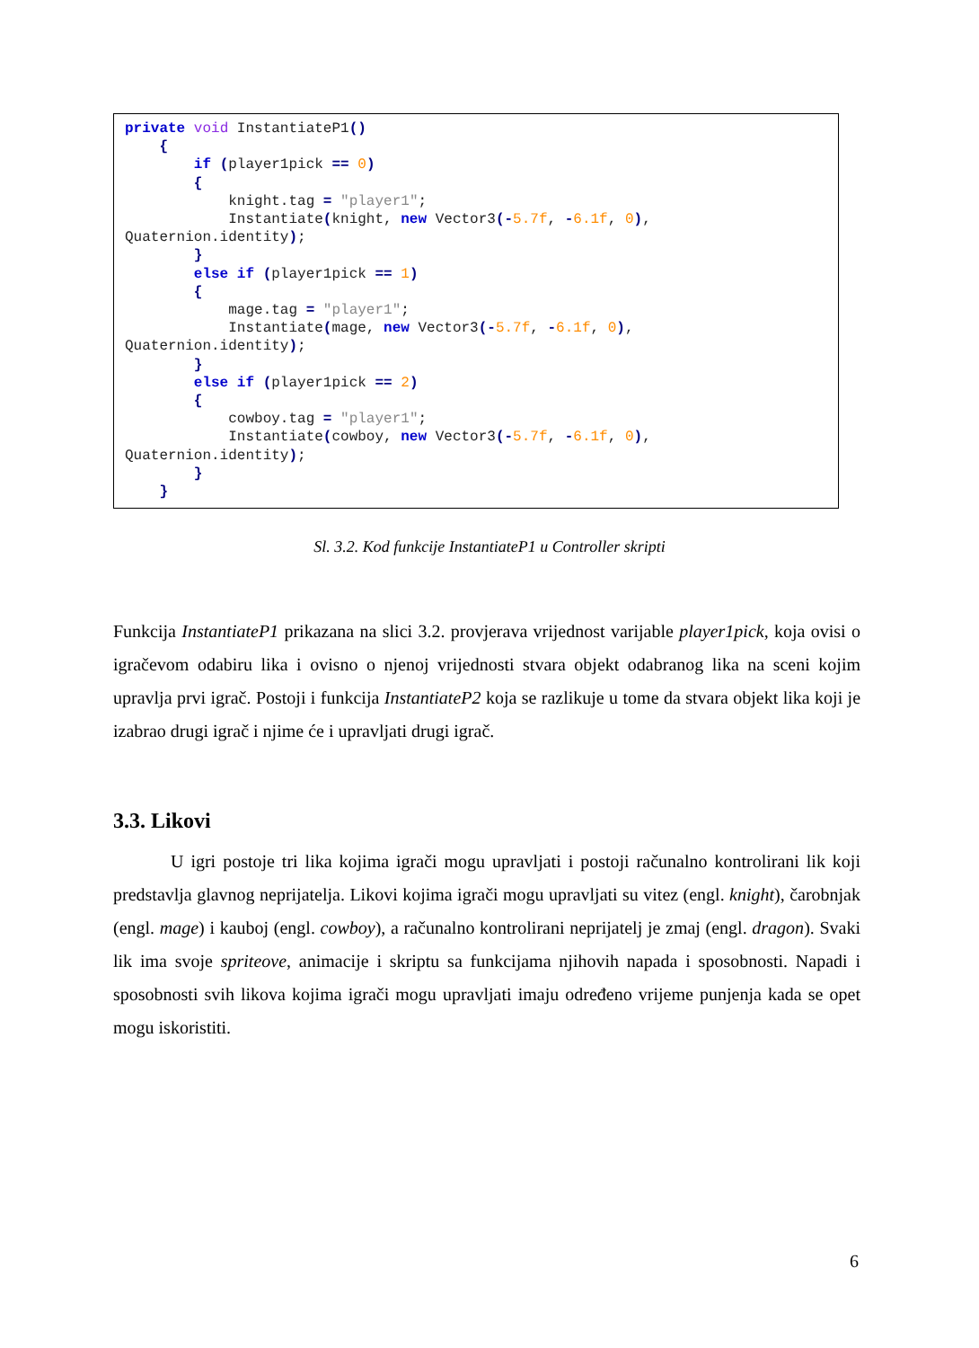private void InstantiateP1()
    {
        if (player1pick == 0)
        {
            knight.tag = "player1";
            Instantiate(knight, new Vector3(-5.7f, -6.1f, 0),
Quaternion.identity);
        }
        else if (player1pick == 1)
        {
            mage.tag = "player1";
            Instantiate(mage, new Vector3(-5.7f, -6.1f, 0),
Quaternion.identity);
        }
        else if (player1pick == 2)
        {
            cowboy.tag = "player1";
            Instantiate(cowboy, new Vector3(-5.7f, -6.1f, 0),
Quaternion.identity);
        }
    }
Sl. 3.2. Kod funkcije InstantiateP1 u Controller skripti
Funkcija InstantiateP1 prikazana na slici 3.2. provjerava vrijednost varijable player1pick, koja ovisi o igračevom odabiru lika i ovisno o njenoj vrijednosti stvara objekt odabranog lika na sceni kojim upravlja prvi igrač. Postoji i funkcija InstantiateP2 koja se razlikuje u tome da stvara objekt lika koji je izabrao drugi igrač i njime će i upravljati drugi igrač.
3.3. Likovi
U igri postoje tri lika kojima igrači mogu upravljati i postoji računalno kontrolirani lik koji predstavlja glavnog neprijatelja. Likovi kojima igrači mogu upravljati su vitez (engl. knight), čarobnjak (engl. mage) i kauboj (engl. cowboy), a računalno kontrolirani neprijatelj je zmaj (engl. dragon). Svaki lik ima svoje spriteove, animacije i skriptu sa funkcijama njihovih napada i sposobnosti. Napadi i sposobnosti svih likova kojima igrači mogu upravljati imaju određeno vrijeme punjenja kada se opet mogu iskoristiti.
6